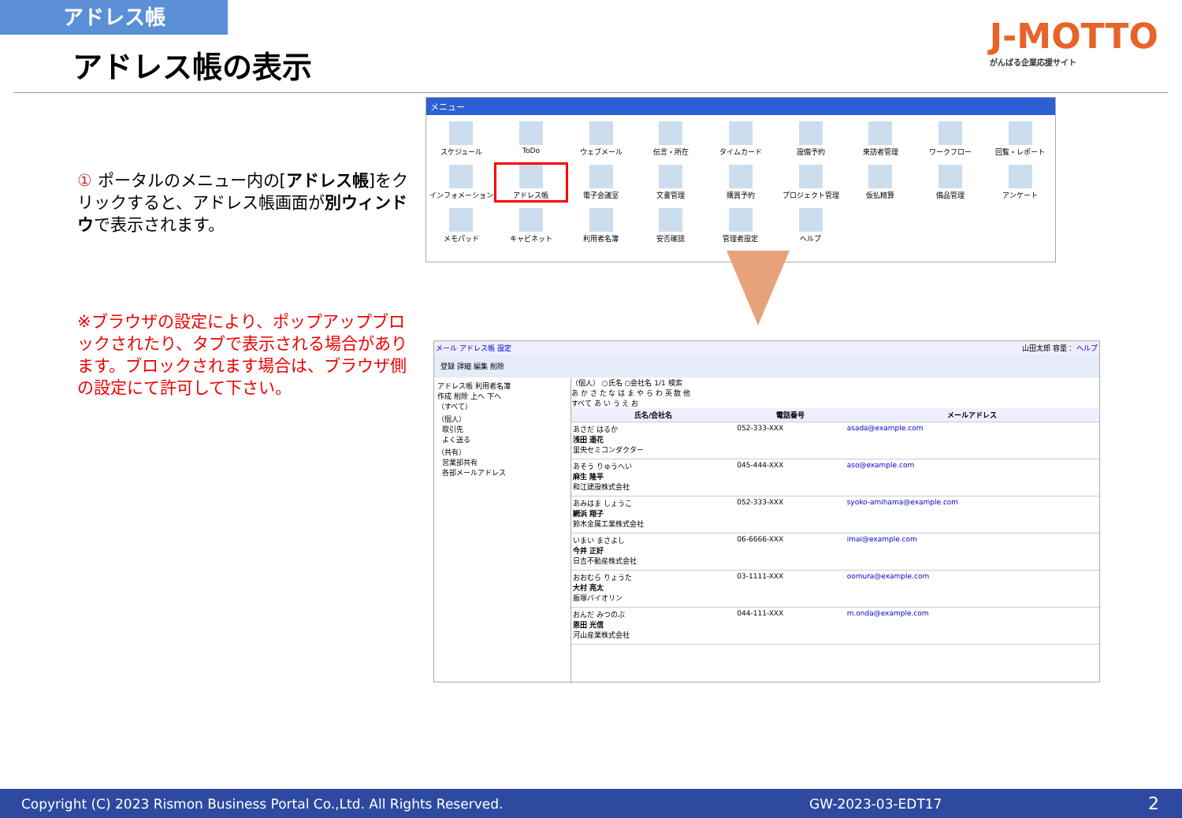アドレス帳
アドレス帳の表示
J-MOTTO
がんばる企業応援サイト
① ポータルのメニュー内の[アドレス帳]をクリックすると、アドレス帳画面が別ウィンドウで表示されます。
※ブラウザの設定により、ポップアップブロックされたり、タブで表示される場合があります。ブロックされます場合は、ブラウザ側の設定にて許可して下さい。
メニュー
スケジュール
ToDo
ウェブメール
伝言・所在
タイムカード
設備予約
来訪者管理
ワークフロー
回覧・レポート
インフォメーション
アドレス帳
電子会議室
文書管理
購買予約
プロジェクト管理
仮払精算
備品管理
アンケート
メモパッド
キャビネット
利用者名簿
安否確認
管理者設定
ヘルプ
メール アドレス帳 設定 山田太郎 容量： ヘルプ
登録 詳細 編集 削除
アドレス帳 利用者名簿
作成 削除 上へ 下へ
（すべて）
（個人）
取引先
よく送る
（共有）
営業部共有
各部メールアドレス
（個人） ○氏名 ○会社名 1/1 検索
あ か さ た な は ま や ら わ 英 数 他
すべて あ い う え お
| 氏名/会社名 | 電話番号 | メールアドレス |
| --- | --- | --- |
| あさだ はるか 浅田 遥花 里央セミコンダクター | 052-333-XXX | asada@example.com |
| あそう りゅうへい 麻生 隆平 和江建設株式会社 | 045-444-XXX | aso@example.com |
| あみはま しょうこ 網浜 翔子 鈴木金属工業株式会社 | 052-333-XXX | syoko-amihama@example.com |
| いまい まさよし 今井 正好 日吉不動産株式会社 | 06-6666-XXX | imai@example.com |
| おおむら りょうた 大村 亮太 飯塚バイオリン | 03-1111-XXX | oomura@example.com |
| おんだ みつのぶ 恩田 光信 河山産業株式会社 | 044-111-XXX | m.onda@example.com |
Copyright (C) 2023 Rismon Business Portal Co.,Ltd. All Rights Reserved. GW-2023-03-EDT17 2